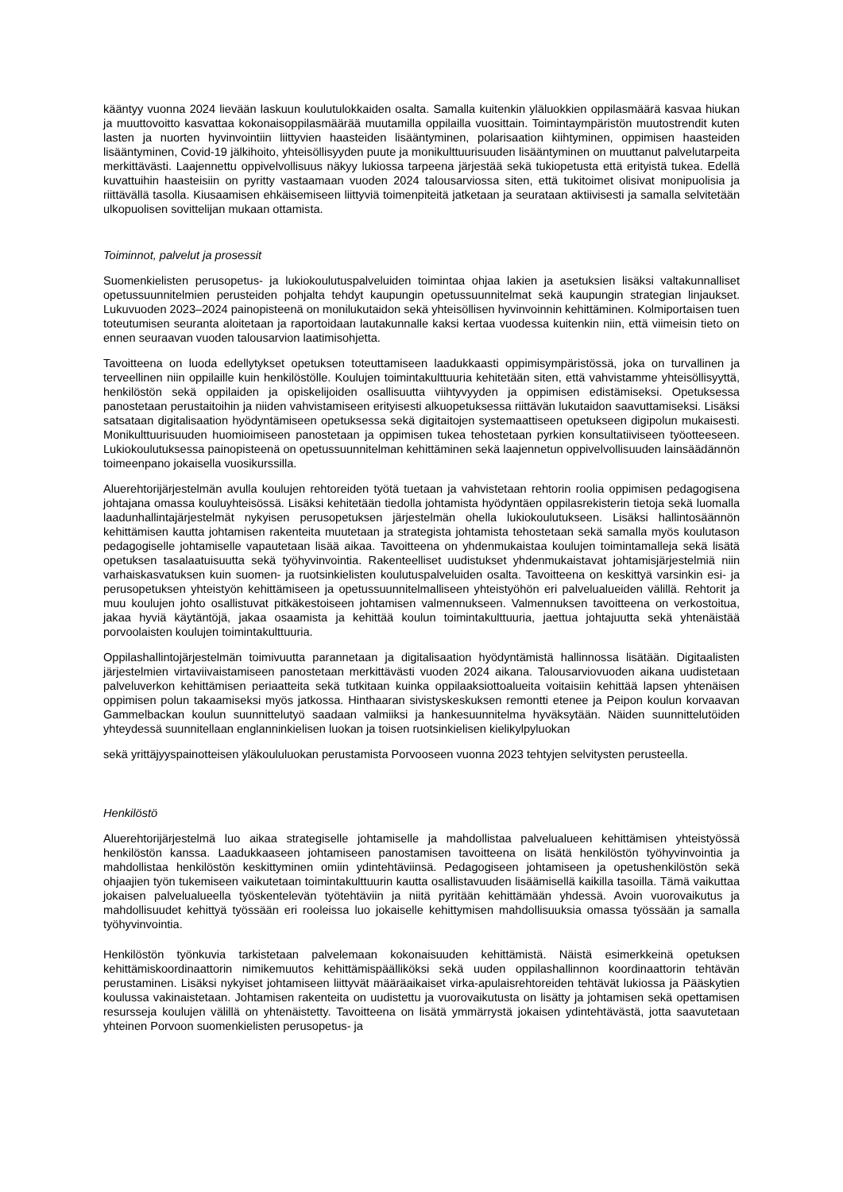kääntyy vuonna 2024 lievään laskuun koulutulokkaiden osalta. Samalla kuitenkin yläluokkien oppilasmäärä kasvaa hiukan ja muuttovoitto kasvattaa kokonaisoppilasmäärää muutamilla oppilailla vuosittain. Toimintaympäristön muutostrendit kuten lasten ja nuorten hyvinvointiin liittyvien haasteiden lisääntyminen, polarisaation kiihtyminen, oppimisen haasteiden lisääntyminen, Covid-19 jälkihoito, yhteisöllisyyden puute ja monikulttuurisuuden lisääntyminen on muuttanut palvelutarpeita merkittävästi. Laajennettu oppivelvollisuus näkyy lukiossa tarpeena järjestää sekä tukiopetusta että erityistä tukea. Edellä kuvattuihin haasteisiin on pyritty vastaamaan vuoden 2024 talousarviossa siten, että tukitoimet olisivat monipuolisia ja riittävällä tasolla. Kiusaamisen ehkäisemiseen liittyviä toimenpiteitä jatketaan ja seurataan aktiivisesti ja samalla selvitetään ulkopuolisen sovittelijan mukaan ottamista.
Toiminnot, palvelut ja prosessit
Suomenkielisten perusopetus- ja lukiokoulutuspalveluiden toimintaa ohjaa lakien ja asetuksien lisäksi valtakunnalliset opetussuunnitelmien perusteiden pohjalta tehdyt kaupungin opetussuunnitelmat sekä kaupungin strategian linjaukset. Lukuvuoden 2023–2024 painopisteenä on monilukutaidon sekä yhteisöllisen hyvinvoinnin kehittäminen. Kolmiportaisen tuen toteutumisen seuranta aloitetaan ja raportoidaan lautakunnalle kaksi kertaa vuodessa kuitenkin niin, että viimeisin tieto on ennen seuraavan vuoden talousarvion laatimisohjetta.
Tavoitteena on luoda edellytykset opetuksen toteuttamiseen laadukkaasti oppimisympäristössä, joka on turvallinen ja terveellinen niin oppilaille kuin henkilöstölle. Koulujen toimintakulttuuria kehitetään siten, että vahvistamme yhteisöllisyyttä, henkilöstön sekä oppilaiden ja opiskelijoiden osallisuutta viihtyvyyden ja oppimisen edistämiseksi. Opetuksessa panostetaan perustaitoihin ja niiden vahvistamiseen erityisesti alkuopetuksessa riittävän lukutaidon saavuttamiseksi. Lisäksi satsataan digitalisaation hyödyntämiseen opetuksessa sekä digitaitojen systemaattiseen opetukseen digipolun mukaisesti. Monikulttuurisuuden huomioimiseen panostetaan ja oppimisen tukea tehostetaan pyrkien konsultatiiviseen työotteeseen. Lukiokoulutuksessa painopisteenä on opetussuunnitelman kehittäminen sekä laajennetun oppivelvollisuuden lainsäädännön toimeenpano jokaisella vuosikurssilla.
Aluerehtorijärjestelmän avulla koulujen rehtoreiden työtä tuetaan ja vahvistetaan rehtorin roolia oppimisen pedagogisena johtajana omassa kouluyhteisössä. Lisäksi kehitetään tiedolla johtamista hyödyntäen oppilasrekisterin tietoja sekä luomalla laadunhallintajärjestelmät nykyisen perusopetuksen järjestelmän ohella lukiokoulutukseen. Lisäksi hallintosäännön kehittämisen kautta johtamisen rakenteita muutetaan ja strategista johtamista tehostetaan sekä samalla myös koulutason pedagogiselle johtamiselle vapautetaan lisää aikaa. Tavoitteena on yhdenmukaistaa koulujen toimintamalleja sekä lisätä opetuksen tasalaatuisuutta sekä työhyvinvointia. Rakenteelliset uudistukset yhdenmukaistavat johtamisjärjestelmiä niin varhaiskasvatuksen kuin suomen- ja ruotsinkielisten koulutuspalveluiden osalta. Tavoitteena on keskittyä varsinkin esi- ja perusopetuksen yhteistyön kehittämiseen ja opetussuunnitelmalliseen yhteistyöhön eri palvelualueiden välillä. Rehtorit ja muu koulujen johto osallistuvat pitkäkestoiseen johtamisen valmennukseen. Valmennuksen tavoitteena on verkostoitua, jakaa hyviä käytäntöjä, jakaa osaamista ja kehittää koulun toimintakulttuuria, jaettua johtajuutta sekä yhtenäistää porvoolaisten koulujen toimintakulttuuria.
Oppilashallintojärjestelmän toimivuutta parannetaan ja digitalisaation hyödyntämistä hallinnossa lisätään. Digitaalisten järjestelmien virtaviivaistamiseen panostetaan merkittävästi vuoden 2024 aikana. Talousarviovuoden aikana uudistetaan palveluverkon kehittämisen periaatteita sekä tutkitaan kuinka oppilaaksiottoalueita voitaisiin kehittää lapsen yhtenäisen oppimisen polun takaamiseksi myös jatkossa. Hinthaaran sivistyskeskuksen remontti etenee ja Peipon koulun korvaavan Gammelbackan koulun suunnittelutyö saadaan valmiiksi ja hankesuunnitelma hyväksytään. Näiden suunnittelutöiden yhteydessä suunnitellaan englanninkielisen luokan ja toisen ruotsinkielisen kielikylpyluokan
sekä yrittäjyyspainotteisen yläkoululuokan perustamista Porvooseen vuonna 2023 tehtyjen selvitysten perusteella.
Henkilöstö
Aluerehtorijärjestelmä luo aikaa strategiselle johtamiselle ja mahdollistaa palvelualueen kehittämisen yhteistyössä henkilöstön kanssa. Laadukkaaseen johtamiseen panostamisen tavoitteena on lisätä henkilöstön työhyvinvointia ja mahdollistaa henkilöstön keskittyminen omiin ydintehtäviinsä. Pedagogiseen johtamiseen ja opetushenkilöstön sekä ohjaajien työn tukemiseen vaikutetaan toimintakulttuurin kautta osallistavuuden lisäämisellä kaikilla tasoilla. Tämä vaikuttaa jokaisen palvelualueella työskentelevän työtehtäviin ja niitä pyritään kehittämään yhdessä. Avoin vuorovaikutus ja mahdollisuudet kehittyä työssään eri rooleissa luo jokaiselle kehittymisen mahdollisuuksia omassa työssään ja samalla työhyvinvointia.
Henkilöstön työnkuvia tarkistetaan palvelemaan kokonaisuuden kehittämistä. Näistä esimerkkeinä opetuksen kehittämiskoordinaattorin nimikemuutos kehittämispäälliköksi sekä uuden oppilashallinnon koordinaattorin tehtävän perustaminen. Lisäksi nykyiset johtamiseen liittyvät määräaikaiset virka-apulaisrehtoreiden tehtävät lukiossa ja Pääskytien koulussa vakinaistetaan. Johtamisen rakenteita on uudistettu ja vuorovaikutusta on lisätty ja johtamisen sekä opettamisen resursseja koulujen välillä on yhtenäistetty. Tavoitteena on lisätä ymmärrystä jokaisen ydintehtävästä, jotta saavutetaan yhteinen Porvoon suomenkielisten perusopetus- ja